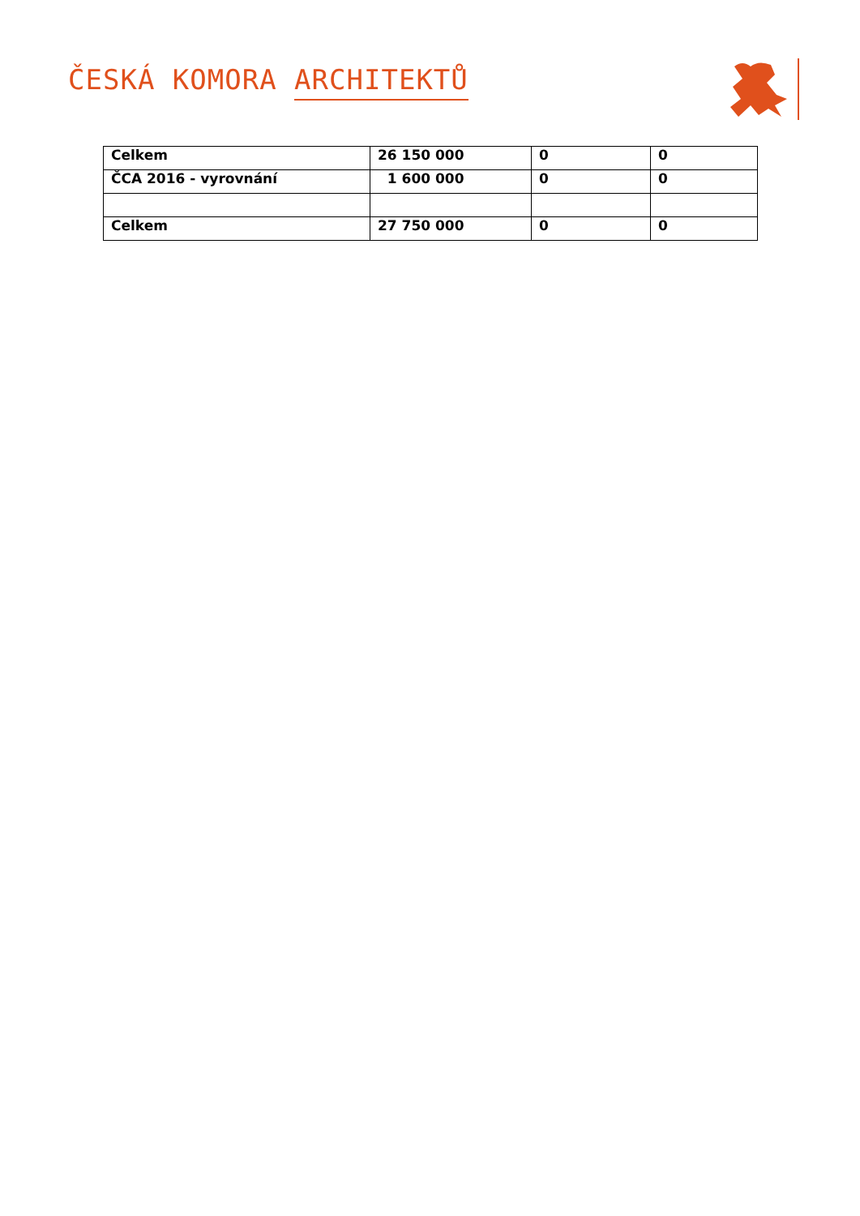ČESKÁ KOMORA ARCHITEKTŮ
| Celkem | 26 150 000 | 0 | 0 |
| ČCA 2016 - vyrovnání | 1 600 000 | 0 | 0 |
| Celkem | 27 750 000 | 0 | 0 |